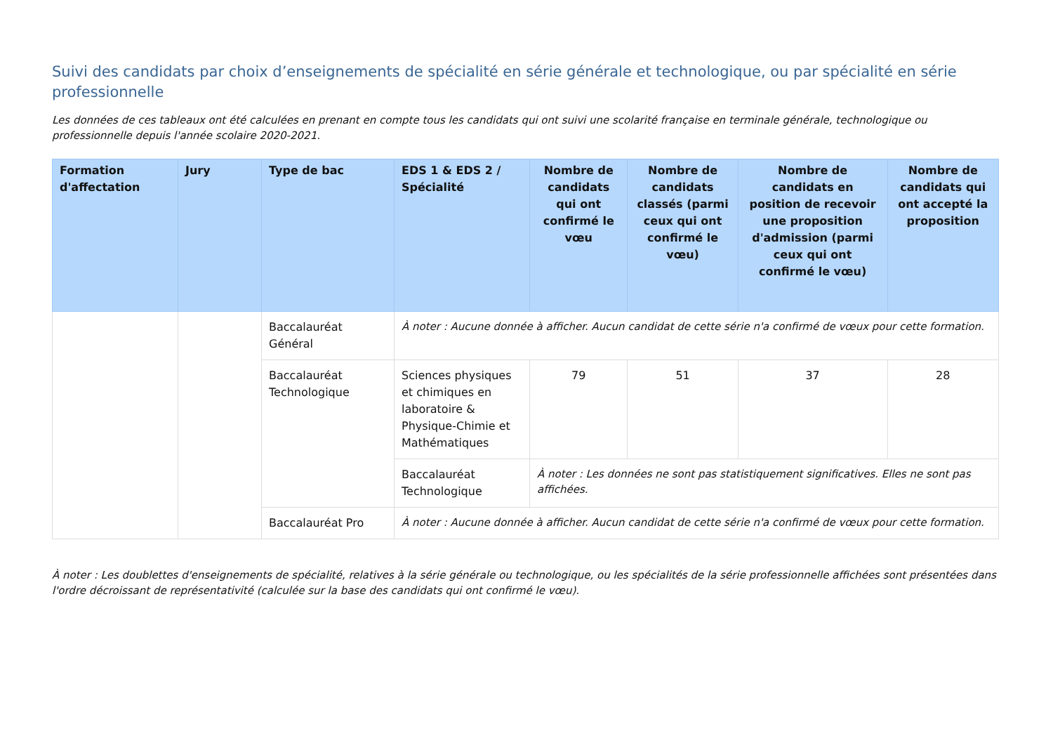Suivi des candidats par choix d’enseignements de spécialité en série générale et technologique, ou par spécialité en série professionnelle
Les données de ces tableaux ont été calculées en prenant en compte tous les candidats qui ont suivi une scolarité française en terminale générale, technologique ou professionnelle depuis l'année scolaire 2020-2021.
| Formation d'affectation | Jury | Type de bac | EDS 1 & EDS 2 / Spécialité | Nombre de candidats qui ont confirmé le vœu | Nombre de candidats classés (parmi ceux qui ont confirmé le vœu) | Nombre de candidats en position de recevoir une proposition d'admission (parmi ceux qui ont confirmé le vœu) | Nombre de candidats qui ont accepté la proposition |
| --- | --- | --- | --- | --- | --- | --- | --- |
| | | Baccalauréat Général | À noter : Aucune donnée à afficher. Aucun candidat de cette série n'a confirmé de vœux pour cette formation. | | | | |
| | | Baccalauréat Technologique | Sciences physiques et chimiques en laboratoire & Physique-Chimie et Mathématiques | 79 | 51 | 37 | 28 |
| | | | Baccalauréat Technologique | À noter : Les données ne sont pas statistiquement significatives. Elles ne sont pas affichées. | | | |
| | | Baccalauréat Pro | À noter : Aucune donnée à afficher. Aucun candidat de cette série n'a confirmé de vœux pour cette formation. | | | | |
À noter : Les doublettes d'enseignements de spécialité, relatives à la série générale ou technologique, ou les spécialités de la série professionnelle affichées sont présentées dans l'ordre décroissant de représentativité (calculée sur la base des candidats qui ont confirmé le vœu).